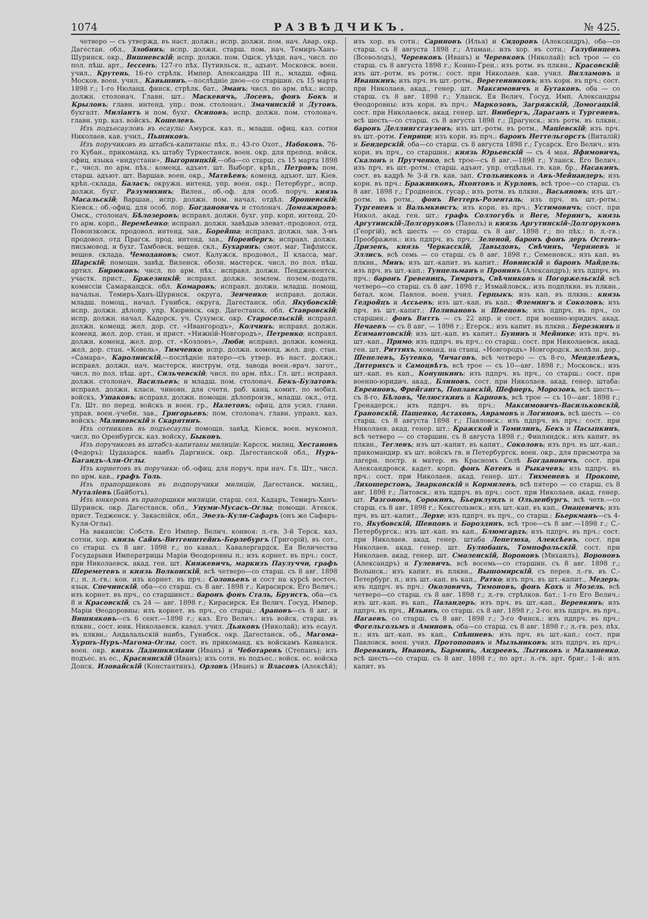1074 РАЗВѢДЧИКЪ. № 425.
четверо — съ утвержд. въ наст. должн.; испр. должн. пом. нач. Авар. окр. Дагестан. обл., Злобинъ; испр. должн. старш. пом. нач. Темиръ-Ханъ-Шуринск. окр., Вишневскій; испр. должн. пом. Ошск. уѣздн. нач., числ. по пол. пѣш. арт., Іессенъ; 127-го пѣх. Путивльск. п., адъют. Московск. воен. учил., Крутень, 16-го стрѣлк. Импер. Александра III п., младш. офиц. Москов. воен. учил., Каньшинъ,—послѣдніе двое—со старшин. съ 15 марта 1898 г.; 1-го Нюланд. финск. стрѣлк. бат., Эманъ; числ. по арм. пѣх.: испр. должн. столонач. Главн. шт.: Маскевичъ, Лосевъ, фонъ Бокъ и Крыловъ; главн. интенд. упр.: пом. столонач.: Змачинскій и Дутовъ, бухгалт. Миліантъ и пом. бухг. Осиповъ; испр. должн. пом. столонач. главн. упр. каз. войскъ. Кошелевъ.
Изъ подъесауловъ въ есаулы: Амурск. каз. п., младш. офиц. каз. сотни Николаев. кав. учил., Пьшиковъ.
Изъ поручиковъ въ штабсъ-капитаны: пѣх. п.: 43-го Охот., Набоковъ, 76-го Кубан., прикоманд. къ штабу Туркестанск. воен. окр. для препод. войск. офиц. языка «индустани», Выгорницкій,—оба—со старш. съ 15 марта 1898 г., числ. по арм. пѣх.: коменд. адъют. шт. Выборг. крѣп., Петровъ; пом. старш. адъют. шт. Варшав. воен. окр., Матвѣевъ; коменд. адъют. шт. Кіев. крѣп.-склада, Баласъ; окружн. интенд. упр. воен. окр.: Петербург., испр. должн. бухг. Разумихинъ; Вилен., об.-оф. для особ. поруч. князь Масальскій; Варшав., испр. должн. пом. начал. отдѣл. Ярошевскій; Кіевск.: об.-офиц. для особ. пор. Богдановичъ и столонач. Доможировъ; Омск., столонач. Бѣлозеровъ; исправл. должн. бухг. упр. корп. интенд. 20-го арм. корп., Веремѣенко; исправл. должн. завѣдыв элеват.-продовол. отд. Повонзковск. продовол. интенд. зав., Борейша; исправл. должн. зав. 3-мъ продовол. отд Прагск. прод. интенд. зав., Норенбергъ; исправл. должн. письмовод. и бухг. Тамбовск. вещев. скл., Бухаринъ; смот. маг. Тифлисск. вещев. склада, Чемодановъ; смот. Калужск. продовол., II класса, маг. Шарскій; помощн. завѣд. Виленск. обозн. мастерск. числ. по пол. пѣш. артил. Бирюковъ; числ. по арм. пѣх.: исправл. должн. Пенджекентск. участк. прист., Бржезицкій; исправл. должн. землем. позем.-податн. комиссіи Самаркандск. обл. Комаровъ; исправл. должн. младш. помощ. начальн. Темиръ-Ханъ-Шуринск. округа, Зенченко; исправл. должн. младш. помощ., начал. Гунибск. округа, Дагестанск. обл. Якубовскій; испр. должн. дѣлопр. упр. Кюринск. окр. Дагестанск. обл. Ставровскій; испр. должн. начал. Кадорск. уч. Сухумск. окр. Старосельскій; исправл. должн. коменд. жел. дор. ст. «Ивангородъ», Колчинъ; исправл. должн. коменд. жел. дор. стан. и прист. «Нижній-Новгородъ», Петренко; исправл. должн. коменд. жел. дор. ст. «Козловъ», Люби; исправл. должн. коменд. жел. дор. стан. «Ковель», Тимченко; испр. должн. коменд. жел. дор. стан. «Самара», Каролинскій,—послѣдніе пятеро—съ утвер. въ наст. должн.; исправл. должн. нач. мастерск. инструм. отд. завода воен.-врач. загот., числ. по пол. пѣш. арт., Сильчевскій; числ. по арм. пѣх.: Гл. шт.: исправл. должн. столонач. Васильевъ; и младш. пом. столонач. Бекъ-Булатовъ; исправл. должн. класн. чиновн. для счетн. раб. канц. комит. по мобил. войскъ, Ушаковъ; исправл. должн. помощн. дѣлопроизв., младш. окл., отд. Гл. Шт. по перед. войскъ и воен. гр., Налетовъ; офиц. для усил. главн. управ. воен.-учебн. зав., Григорьевъ; пом. столонач. главн. управл. каз. войскъ: Малиновскій и Скарятинъ.
Изъ сотниковъ въ подъесаулы помощн. завѣд. Кіевск. воен. мукомол. числ. по Оренбургск. каз. войску, Быковъ.
Изъ поручиковъ въ штабсъ-капитаны милиціи: Карсск. милиц. Хестановъ (Федоръ); Цудахарск. наибъ Даргинск. окр. Дагестанской обл., Нуръ-Багандъ-Али-Оглы.
Изъ корнетовъ въ поручики: об.-офиц. для поруч. при нач. Гл. Шт., числ. по арм. кав., графъ Толь.
Изъ прапорщиковъ въ подпоручики милиціи, Дагестанск. милиц., Муталіевъ (Байботъ).
Изъ юнкеровъ въ прапорщики милиціи, старш. сел. Кадаръ, Темиръ-Ханъ-Шуринск. окр. Дагестанск. обл., Уцуми-Мусасъ-Оглы; помощн. Атекск. прист. Тедженск. у. Закаспійск. обл., Эвезъ-Кули-Сафаръ (онъ же Сафаръ-Кули-Оглы).
На вакансіи: Собств. Его Импер. Велич. конвоя: л.-гв. 3-й Терск. каз. сотни, хор. князь Сайнъ-Витгенштейнъ-Берлебургъ (Григорій), въ сот., со старш. съ 8 авг. 1898 г.; по кавал.: Кавалергардск. Ея Величества Государыни Императрицы Маріи Ѳеодоровны п.: изъ корнет. въ прч.: сост. при Николаевск. акад. ген. шт. Княжевичъ, маркизъ Паулуччи, графъ Шереметевъ и князь Волконскій, всѣ четверо—со старш. съ 8 авг. 1898 г.; п. л.-гв.: кон. изъ корнет. въ прч.: Соловьевъ и сост на курсѣ восточ. язык. Спечинскій, оба—со старш. съ 8 авг. 1898 г.; Кирасирск. Его Велич.: изъ корнет. въ прч., со старшинст.: баронъ фонъ Сталь, Брунстъ, оба—съ 8 и Красовскій, съ 24 — авг. 1898 г.; Кирасирск. Ея Велич. Госуд. Импер. Маріи Ѳеодоровны: изъ корнет. въ прч., со старш.: Араповъ—съ 8 авг. и Вишняковъ—съ 6 сент.—1898 г.; каз. Его Велич.: изъ войск. старш. въ плквн., сост. юнк. Николаевск. кавал. учил. Дьяковъ (Николай); изъ есаул. въ плквн.: Андалальскій наибъ, Гунибск. окр. Дагестанск. об., Магома-Хуршъ-Нуръ-Магома-Оглы, сост. въ прикоманд. къ войскамъ Кавказск. воен. окр. князь Дадишкиліани (Иванъ) и Чеботаревъ (Степанъ); изъ подъес. въ ес., Краснянскій (Иванъ); изъ сотн. въ подъес.: войск. ес. войска Донск. Иловайскій (Константинъ), Орловъ (Иванъ) и Власовъ (Алексѣй); изъ хор. въ сотн.: Сариновъ (Илья) и Сидоровъ (Александръ), оба—со старш. съ 8 августа 1898 г.; Атаман.: изъ хор. въ сотн.: Голубинцевъ (Всеволодъ), Черевковъ (Иванъ) и Черевковъ (Николай); всѣ трое — со старш. съ 8 августа 1898 г.; Конно-Грен.: изъ ротм. въ плквн., Красовскій; изъ шт.-ротм. въ ротм.: сост. при Николаев. кав. учил. Вилламовъ и Ивашкинъ; изъ прч. въ шт.-ротм., Веретенниковъ; изъ корн. въ прч.: сост. при Николаев. акад., генер. шт. Максимовичъ и Бутаковъ, оба — со старш. съ 8 авг. 1898 г.; Уланск. Ея Велич. Госуд. Имп. Александры Ѳеодоровны: изъ корн. въ прч.: Маркозовъ, Загряжскій, Домогацкій, сост. при Николаевск. акад. генер. шт. Винбергъ, Дараганъ и Тургеневъ, всѣ шесть—со старш. съ 8 августа 1898 г.; Драгунск.: изъ ротм. въ плквн.: баронъ Деллингсгаузенъ; изъ шт.-ротм. въ ротм., Маціевскій; изъ прч. въ шт.-ротм. Генрици; изъ корн. въ прч.: баронъ Неттельгорстъ (Виталій) и Бендерскій, оба—со старш. съ 8 августа 1898 г.; Гусарск. Его Велич.: изъ корн. въ прч., со старшин.: князь Юрьевскій — съ 4 мая, Яфимовичъ, Скалонъ и Прутченко, всѣ трое—съ 8 авг.—1898 г.; Уланск. Его Велич.: изъ прч. въ шт.-ротм.: старш. адъют. упр. отдѣльн. гв. кав. бр., Насакинъ, сост. въ кадрѣ № 3-й гв. кав. зап. Стольниковъ и Авъ-Мейнандеръ; изъ корн. въ прч.: Бражниковъ, Яхонтовъ и Курловъ, всѣ трое—со старш. съ 8 авг. 1898 г.; Гродненск. гусар.: изъ ротм. въ плквн., Васьяновъ; изъ шт.-ротм. въ ротм., фонъ Веттеръ-Розенталь; изъ прч. въ шт.-ротм.: Тургеневъ и Вальмквистъ; изъ корн. въ прч.: Устимовичъ; сост. при Никол. акад. ген. шт.: графъ Соллогубъ и Веге, Мерингъ, князь Аргутинскій-Долгоруковъ (Павелъ) и князь Аргутинскій-Долгоруковъ (Георгій), всѣ шесть — со старш. съ 8 авг. 1898 г.; по пѣх.: п. л.-гв.: Преображен.: изъ пдпрч. въ прч.: Зеленой, баронъ фонъ деръ Остенъ-Дризенъ, князь Черкасскій, Давыдовъ, Свѣчинъ, Черняевъ и Эллисъ, всѣ семь — со старш. съ 8 авг. 1898 г.; Семеновск.: изъ кап. въ плквн., Минъ; изъ шт.-капит. въ капит.: Новинскій и баронъ Майдель; изъ прч. въ шт.-кап.: Тунцельманъ и Пронинъ (Александръ); изъ пдпрч. въ прч.: баронъ Гревеницъ, Тимротъ, Свѣчниковъ и Погоржельскій, всѣ четверо—со старш. съ 8 авг. 1898 г.; Измайловск.: изъ подплквн. въ плквн., батал. ком. Павлов. воен. учил. Герцыкъ; изъ кап. въ плквн.: князь Гедройцъ и Ассьевъ; изъ шт.-кап. въ кап.: Флемингъ и Соколовъ; изъ прч. въ шт.-капит.: Поливановъ и Швецовъ; изъ пдпрч. въ прч., со старшин.: фонъ Виттъ — съ 22 апр. и сост. при военно-юридич. акад. Нечаевъ — съ 8 авг. — 1898 г.; Егерск.: изъ капит. въ плквн.: Березкинъ и Есимантовскій; изъ шт.-кап. въ капит.: Бунинъ и Мейнике; изъ прч. въ шт.-кап., Примо; изъ пдпрч. въ прч.: со старш.: сост. при Николаевск. акад. ген. шт. Риттихъ, команд. на станц. «Новгородъ» Новгородск. желѣзн. дор., Шепелевъ, Бутенко, Чичаговъ, всѣ четверо — съ 8-го, Менделѣевъ, Дитерихсъ и Самоцвѣтъ, всѣ трое — съ 10—авг. 1898 г.; Московск.: изъ шт.-кап. въ кап., Конушкинъ; изъ пдпрч. въ прч., со старш.: сост. при военно-юридич. акад., Блиновъ, сост. при Николаев. акад. генер. штаба: Евреиновъ, Фрейгангъ, Поплавскій, Шефнеръ, Морозовъ, всѣ шесть—съ 8-го, Бѣловъ, Челюсткинъ и Карповъ, всѣ трое — съ 10—авг. 1898 г.; Гренадерск.: изъ пдпрч. въ прч.: Максимовичъ-Васильковскій, Грановскій, Пащенко, Астаховъ, Аврамовъ и Логиновъ, всѣ шесть — со старш. съ 8 августа 1898 г.; Павловск.: изъ пдпрч. въ прч.: сост. при Николаев. акад. генер. шт.: Кражской и Томилинъ, Бекъ и Пасыпкинъ, всѣ четверо — со старшин. съ 8 августа 1898 г.; Финляндск.: изъ капит. въ плквн., Теглевъ; изъ шт.-капит. въ капит., Соколовъ; изъ прч. въ шт.-кап.: прикомандир. къ шт. войскъ гв. и Петербургск. воен. окр., для присмотра за лагерн. постр. и матер. въ Красномъ Селѣ Богдановичъ, сост. при Александровск. кадет. корп. фонъ Котенъ и Рыкачевъ; изъ пдпрч. въ прч.: сост. при Николаев. акад. генер. шт.: Тихменевъ и Прокопе, Лихошерстовъ, Зварковскій и Кормилевъ, всѣ пятеро — со старш. съ 8 авг. 1898 г.; Литовск.: изъ пдпрч. въ прч.: сост. при Николаев. акад. генер. шт. Разгоновъ, Сорокинъ, Бьерклундъ и Ольденбургъ, всѣ четв.—со старш. съ 8 авг. 1898 г.; Кексгольмск.: изъ шт.-кап. въ кап., Онацевичъ; изъ прч. въ шт.-капит., Лерхе; изъ пдпрч. въ прч., со старш.: Бьеркманъ—съ 4-го, Якубовскій, Шевцовъ и Бороздинъ, всѣ трое—съ 8 авг.—1898 г.; С.-Петербургск.: изъ шт.-кап. въ кап., Блюмгардъ; изъ пдпрч. въ прч.: сост. при Николаев. акад. генер. штаба Лепетюха, Алексѣевъ, сост. при Николаев. акад. генер. шт. Булюбашъ, Томпофольскій, сост. при Николаев. акад. генер. шт. Смоленскій, Вороновъ (Михаилъ), Вороновъ (Александръ) и Гулевичъ, всѣ восемь—со старшин. съ 8 авг. 1898 г.; Волынск.: изъ капит. въ плквн., Вышомирскій, съ перев. л.-гв. въ С.-Петербург. п.; изъ шт.-кап. въ кап., Ратко; изъ прч. въ шт.-капит., Медеръ; изъ пдпрч. въ прч.: Околовичъ, Тимоновъ, фонъ Кохъ и Мозель, всѣ четверо—со старш. съ 8 авг. 1898 г.; л.-гв. стрѣлков. бат.: 1-го Его Велич.: изъ шт.-кап. въ кап., Паландеръ; изъ прч. въ шт.-кап., Веревкинъ; изъ пдпрч. въ прч., Ильинъ, со старш. съ 8 авг. 1898 г.; 2-го: изъ пдпрч. въ прч., Нагаевъ, со старш. съ 8 авг. 1898 г.; 3-го Финск.: изъ пдпрч. въ прч.: Фогельгольмъ и Аминовъ, оба—со старш. съ 8 авг. 1898 г.; л.-гв. рез. пѣх. п.: изъ шт.-кап. въ кап., Спѣшневъ; изъ прч. въ шт.-кап.: сост. при Павловск. воен. учил. Протопоповъ и Мыльниковъ; изъ пдпрч. въ прч.: Веревкинъ, Ивановъ, Барминъ, Андреевъ, Лытиковъ и Малашенко, всѣ шесть—со старш. съ 8 авг. 1898 г.; по арт.: л.-гв. арт. бриг.: 1-й: изъ капит. въ